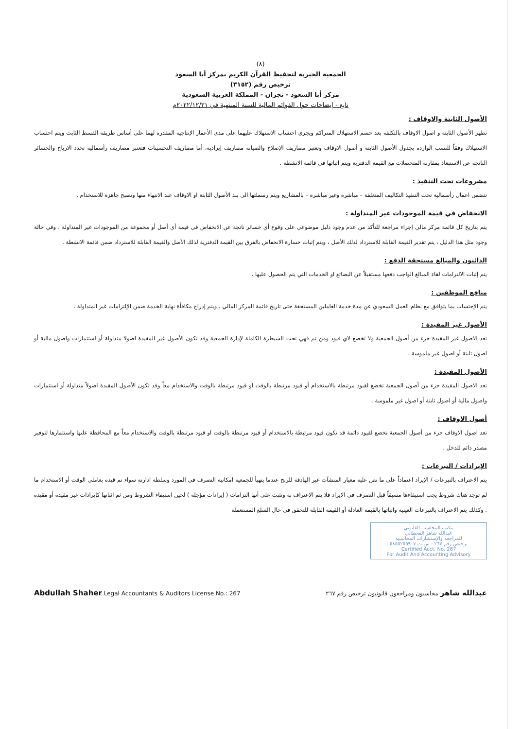(٨)
الجمعية الخيرية لتحفيظ القرآن الكريم بمركز أبا السعود
ترخيص رقم (٣١٥٢)
مركز أبا السعود - نجران - المملكة العربية السعودية
تابع - إيضاحات حول القوائم المالية للسنة المنتهية في ٢٠٢٢/١٢/٣١م
الأصول الثابتة والاوقاف :
تظهر الأصول الثابتة و اصول الاوقاف بالتكلفة بعد حسم الاستهلاك المتراكم ويجري احتساب الاستهلاك عليهما على مدى الأعمار الإنتاجية المقدرة لهما على أساس طريقة القسط الثابت ويتم احتساب الاستهلاك وفقاً للنسب الواردة بجدول الأصول الثابتة و أصول الاوقاف وتعتبر مصاريف الإصلاح والصيانة مصاريف إيراديه، أما مصاريف التحسينات فتعتبر مصاريف رأسمالية تحدد الارباح والخسائر الناتجة عن الاستبعاد بمقارنة المتحصلات مع القيمة الدفترية ويتم اثباتها في قائمة الانشطة .
مشروعات تحت التنفيذ :
تتضمن اعمال رأسمالية تحت التنفيذ التكاليف المتعلقة – مباشرة وغير مباشرة – بالمشاريع ويتم رسملتها الى بند الأصول الثابتة او الاوقاف عند الانتهاء منها وتصبح جاهزة للاستخدام .
الانخفاض في قيمة الموجودات غير المتداولة :
يتم بتاريخ كل قائمة مركز مالي إجراء مراجعة للتأكد من عدم وجود دليل موضوعي على وقوع أي خسائر ناتجة عن الانخفاض في قيمة أي أصل أو مجموعة من الموجودات غير المتداولة ، وفي حالة وجود مثل هذا الدليل ، يتم تقدير القيمة القابلة للاسترداد لذلك الأصل ، ويتم إثبات خسارة الانخفاض بالفرق بين القيمة الدفترية لذلك الأصل والقيمة القابلة للاسترداد ضمن قائمة الانشطة .
الدائنون والمبالغ مستحقة الدفع :
يتم إثبات الالتزامات لقاء المبالغ الواجب دفعها مستقبلاً عن البضائع او الخدمات التي يتم الحصول عليها .
منافع الموظفين :
يتم الإحتساب بما يتوافق مع نظام العمل السعودي عن مدة خدمة العاملين المستحقة حتى تاريخ قائمة المركز المالي ، ويتم إدراج مكافأة نهاية الخدمة ضمن الإلتزامات غير المتداولة .
الأصول غير المقيدة :
تعد الاصول غير المقيدة جزء من أصول الجمعية ولا تخضع لاي قيود ومن ثم فهي تحت السيطرة الكاملة لإدارة الجمعية وقد تكون الأصول غير المقيدة اصولا متداولة أو استثمارات واصول مالية أو اصول ثابتة أو اصول غير ملموسة .
الأصول المقيدة :
تعد الاصول المقيدة جزء من أصول الجمعية تخضع لقيود مرتبطة بالاستخدام أو قيود مرتبطة بالوقت او قيود مرتبطة بالوقت والاستخدام معاً وقد تكون الأصول المقيدة اصولاً متداولة أو استثمارات واصول مالية أو اصول ثابتة أو اصول غير ملموسة .
أصول الاوقاف :
تعد اصول الاوقاف جزء من أصول الجمعية تخضع لقيود دائمة قد تكون قيود مرتبطة بالاستخدام أو قيود مرتبطة بالوقت او قيود مرتبطة بالوقت والاستخدام معاً مع المحافظة علىها واستثمارها لتوفير مصدر دائم للدخل .
الإيرادات / التبرعات :
يتم الاعتراف بالتبرعات / الإيراد اعتماداً على ما نص عليه معيار المنشآت غير الهادفة للربح عندما يتهيأ للجمعية امكانية التصرف في المورد وسلطة ادارته سواء تم قيده بعاملي الوقت أو الاستخدام ما لم توجد هناك شروط يجب استيفاءها مسبقاً قبل التصرف في الايراد فلا يتم الاعتراف به وتثبت على أنها التزامات ( إيرادات مؤجلة ) لحين استيفاء الشروط ومن ثم اثباتها كإيرادات غير مقيدة أو مقيدة . وكذلك يتم الاعتراف بالتبرعات العينية واثباتها بالقيمة العادلة أو القيمة القابلة للتحقق في حال السلع المستعملة
مكتب المحاسب القانوني
عبدالله شاهر القحطاني
للمراجعة والإستشارات المحاسبية
ترخيص رقم ٢٦٧ - س.ت ٥٨٥٥٢٥٥٩٠٧
Certified Acct. No. 267
For Audit And Accounting Advisory
Abdullah Shaher Legal Accountants & Auditors License No.: 267 عبدالله شاهر محاسبون ومراجعون قانونيون ترخيص رقم ٢٦٧